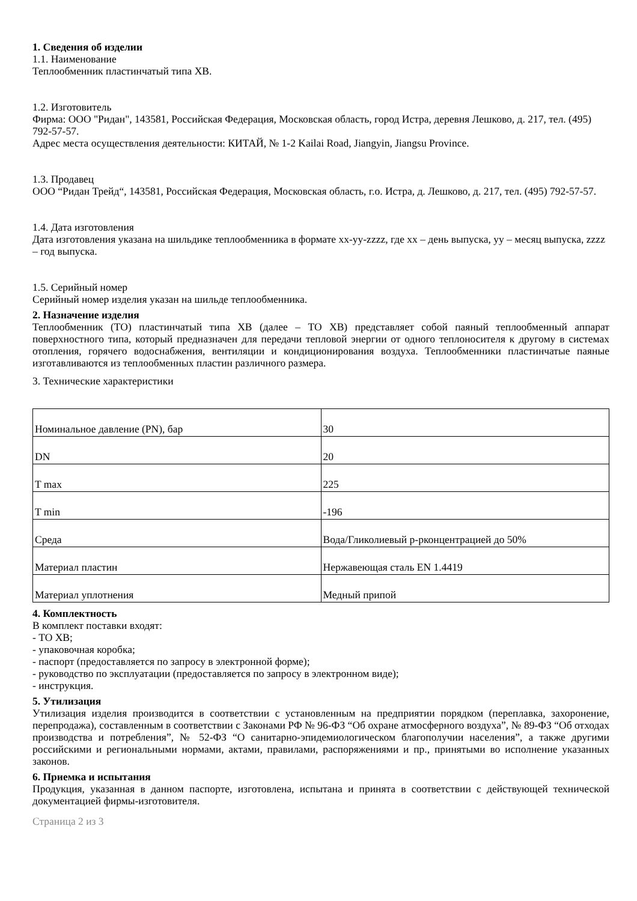1. Сведения об изделии
1.1. Наименование
Теплообменник пластинчатый типа XB.
1.2. Изготовитель
Фирма: ООО "Ридан", 143581, Российская Федерация, Московская область, город Истра, деревня Лешково, д. 217, тел. (495) 792-57-57.
Адрес места осуществления деятельности: КИТАЙ, № 1-2 Kailai Road, Jiangyin, Jiangsu Province.
1.3. Продавец
ООО “Ридан Трейд“, 143581, Российская Федерация, Московская область, г.о. Истра, д. Лешково, д. 217, тел. (495) 792-57-57.
1.4. Дата изготовления
Дата изготовления указана на шильдике теплообменника в формате xx-yy-zzzz, где xx – день выпуска, yy – месяц выпуска, zzzz – год выпуска.
1.5. Серийный номер
Серийный номер изделия указан на шильде теплообменника.
2. Назначение изделия
Теплообменник (ТО) пластинчатый типа XB (далее – ТО XB) представляет собой паяный теплообменный аппарат поверхностного типа, который предназначен для передачи тепловой энергии от одного теплоносителя к другому в системах отопления, горячего водоснабжения, вентиляции и кондиционирования воздуха. Теплообменники пластинчатые паяные изготавливаются из теплообменных пластин различного размера.
3. Технические характеристики
| Номинальное давление (PN), бар | 30 |
| DN | 20 |
| T max | 225 |
| T min | -196 |
| Среда | Вода/Гликолиевый р-рконцентрацией до 50% |
| Материал пластин | Нержавеющая сталь EN 1.4419 |
| Материал уплотнения | Медный припой |
4. Комплектность
В комплект поставки входят:
- ТО XB;
- упаковочная коробка;
- паспорт (предоставляется по запросу в электронной форме);
- руководство по эксплуатации (предоставляется по запросу в электронном виде);
- инструкция.
5. Утилизация
Утилизация изделия производится в соответствии с установленным на предприятии порядком (переплавка, захоронение, перепродажа), составленным в соответствии с Законами РФ № 96-ФЗ “Об охране атмосферного воздуха”, № 89-ФЗ “Об отходах производства и потребления”, № 52-ФЗ “О санитарно-эпидемиологическом благополучии населения”, а также другими российскими и региональными нормами, актами, правилами, распоряжениями и пр., принятыми во исполнение указанных законов.
6. Приемка и испытания
Продукция, указанная в данном паспорте, изготовлена, испытана и принята в соответствии с действующей технической документацией фирмы-изготовителя.
Страница 2 из 3